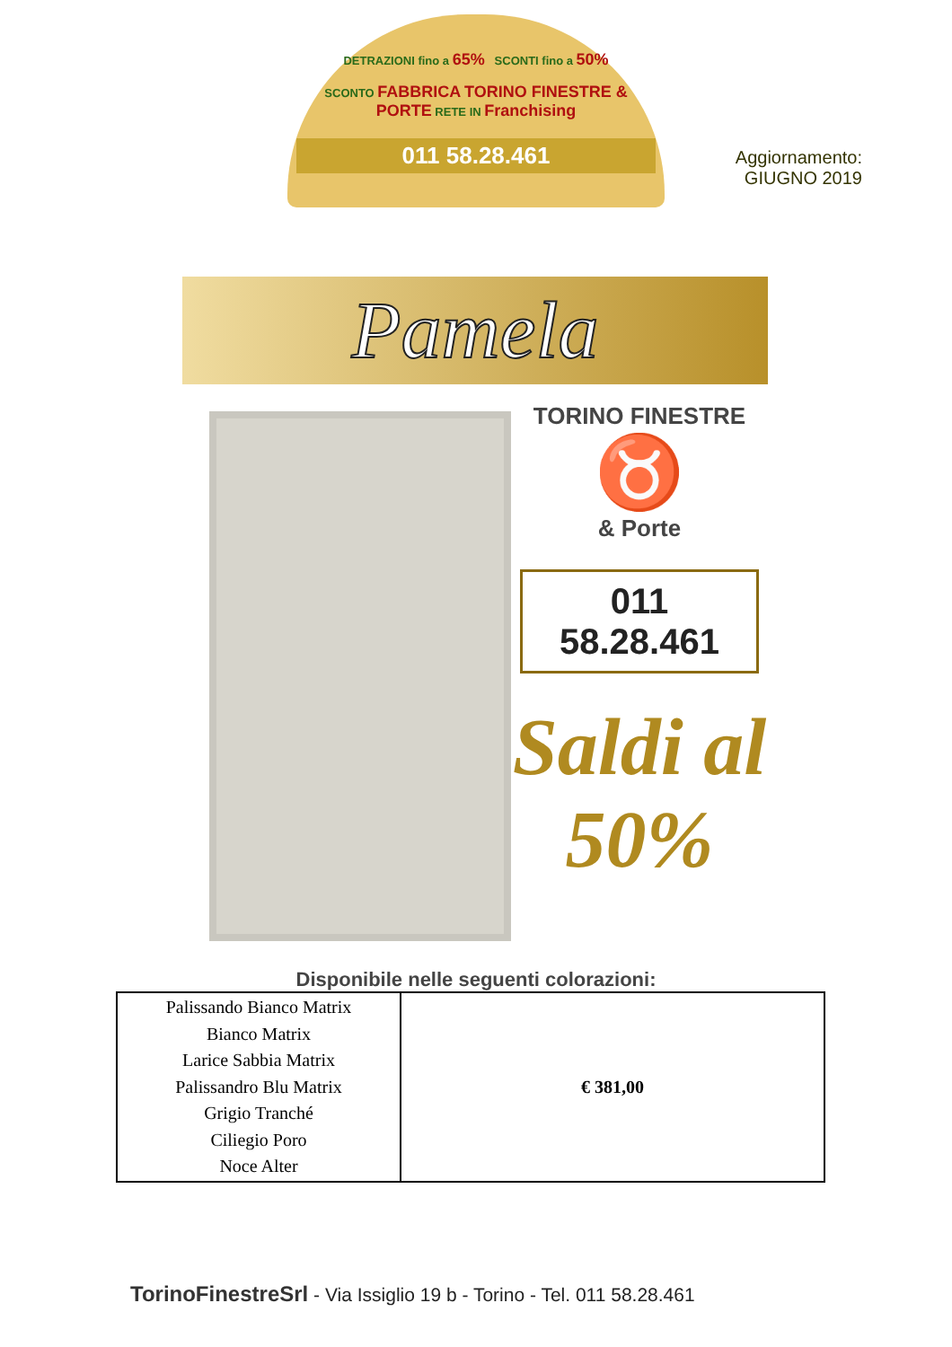DETRAZIONI fino a 65% SCONTI fino a 50%
SCONTO FABBRICA TORINO FINESTRE & PORTE RETE IN Franchising
011 58.28.461
Aggiornamento:
GIUGNO 2019
Pamela
TORINO FINESTRE
♉
& Porte
011 58.28.461
Saldi al 50%
Disponibile nelle seguenti colorazioni:
| Palissando Bianco Matrix Bianco Matrix Larice Sabbia Matrix Palissandro Blu Matrix Grigio Tranché Ciliegio Poro Noce Alter | € 381,00 |
TorinoFinestreSrl - Via Issiglio 19 b - Torino - Tel. 011 58.28.461